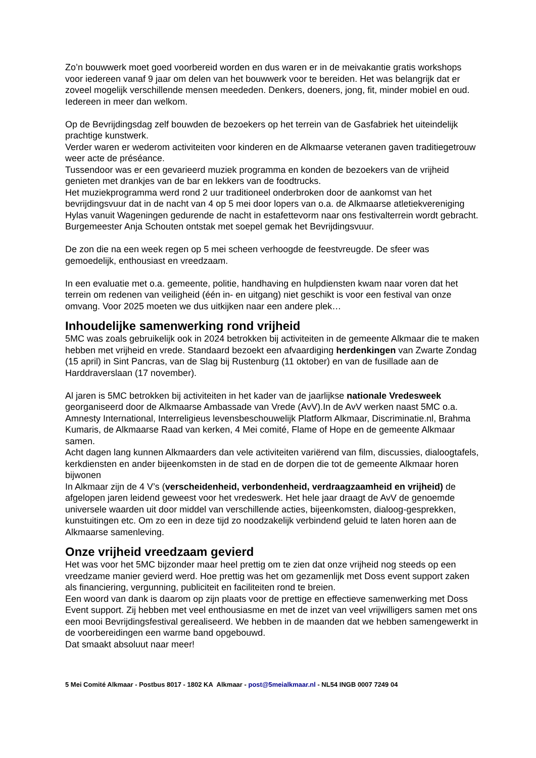Zo’n bouwwerk moet goed voorbereid worden en dus waren er in de meivakantie gratis workshops voor iedereen vanaf 9 jaar om delen van het bouwwerk voor te bereiden. Het was belangrijk dat er zoveel mogelijk verschillende mensen meededen. Denkers, doeners, jong, fit, minder mobiel en oud. Iedereen in meer dan welkom.
Op de Bevrijdingsdag zelf bouwden de bezoekers op het terrein van de Gasfabriek het uiteindelijk prachtige kunstwerk.
Verder waren er wederom activiteiten voor kinderen en de Alkmaarse veteranen gaven traditiegetrouw weer acte de préséance.
Tussendoor was er een gevarieerd muziek programma en konden de bezoekers van de vrijheid genieten met drankjes van de bar en lekkers van de foodtrucks.
Het muziekprogramma werd rond 2 uur traditioneel onderbroken door de aankomst van het bevrijdingsvuur dat in de nacht van 4 op 5 mei door lopers van o.a. de Alkmaarse atletiekvereniging Hylas vanuit Wageningen gedurende de nacht in estafettevorm naar ons festivalterrein wordt gebracht.
Burgemeester Anja Schouten ontstak met soepel gemak het Bevrijdingsvuur.
De zon die na een week regen op 5 mei scheen verhoogde de feestvreugde. De sfeer was gemoedelijk, enthousiast en vreedzaam.
In een evaluatie met o.a. gemeente, politie, handhaving en hulpdiensten kwam naar voren dat het terrein om redenen van veiligheid (één in- en uitgang) niet geschikt is voor een festival van onze omvang. Voor 2025 moeten we dus uitkijken naar een andere plek…
Inhoudelijke samenwerking rond vrijheid
5MC was zoals gebruikelijk ook in 2024 betrokken bij activiteiten in de gemeente Alkmaar die te maken hebben met vrijheid en vrede. Standaard bezoekt een afvaardiging herdenkingen van Zwarte Zondag (15 april) in Sint Pancras, van de Slag bij Rustenburg (11 oktober) en van de fusillade aan de Harddraverslaan (17 november).
Al jaren is 5MC betrokken bij activiteiten in het kader van de jaarlijkse nationale Vredesweek georganiseerd door de Alkmaarse Ambassade van Vrede (AvV).In de AvV werken naast 5MC o.a. Amnesty International, Interreligieus levensbeschouwelijk Platform Alkmaar, Discriminatie.nl, Brahma Kumaris, de Alkmaarse Raad van kerken, 4 Mei comité, Flame of Hope en de gemeente Alkmaar samen.
Acht dagen lang kunnen Alkmaarders dan vele activiteiten variërend van film, discussies, dialoogtafels, kerkdiensten en ander bijeenkomsten in de stad en de dorpen die tot de gemeente Alkmaar horen bijwonen
In Alkmaar zijn de 4 V’s (verscheidenheid, verbondenheid, verdraagzaamheid en vrijheid) de afgelopen jaren leidend geweest voor het vredeswerk. Het hele jaar draagt de AvV de genoemde universele waarden uit door middel van verschillende acties, bijeenkomsten, dialoog-gesprekken, kunstuitingen etc. Om zo een in deze tijd zo noodzakelijk verbindend geluid te laten horen aan de Alkmaarse samenleving.
Onze vrijheid vreedzaam gevierd
Het was voor het 5MC bijzonder maar heel prettig om te zien dat onze vrijheid nog steeds op een vreedzame manier gevierd werd. Hoe prettig was het om gezamenlijk met Doss event support zaken als financiering, vergunning, publiciteit en faciliteiten rond te breien.
Een woord van dank is daarom op zijn plaats voor de prettige en effectieve samenwerking met Doss Event support. Zij hebben met veel enthousiasme en met de inzet van veel vrijwilligers samen met ons een mooi Bevrijdingsfestival gerealiseerd. We hebben in de maanden dat we hebben samengewerkt in de voorbereidingen een warme band opgebouwd.
Dat smaakt absoluut naar meer!
5 Mei Comité Alkmaar - Postbus 8017 - 1802 KA Alkmaar - post@5meialkmaar.nl - NL54 INGB 0007 7249 04